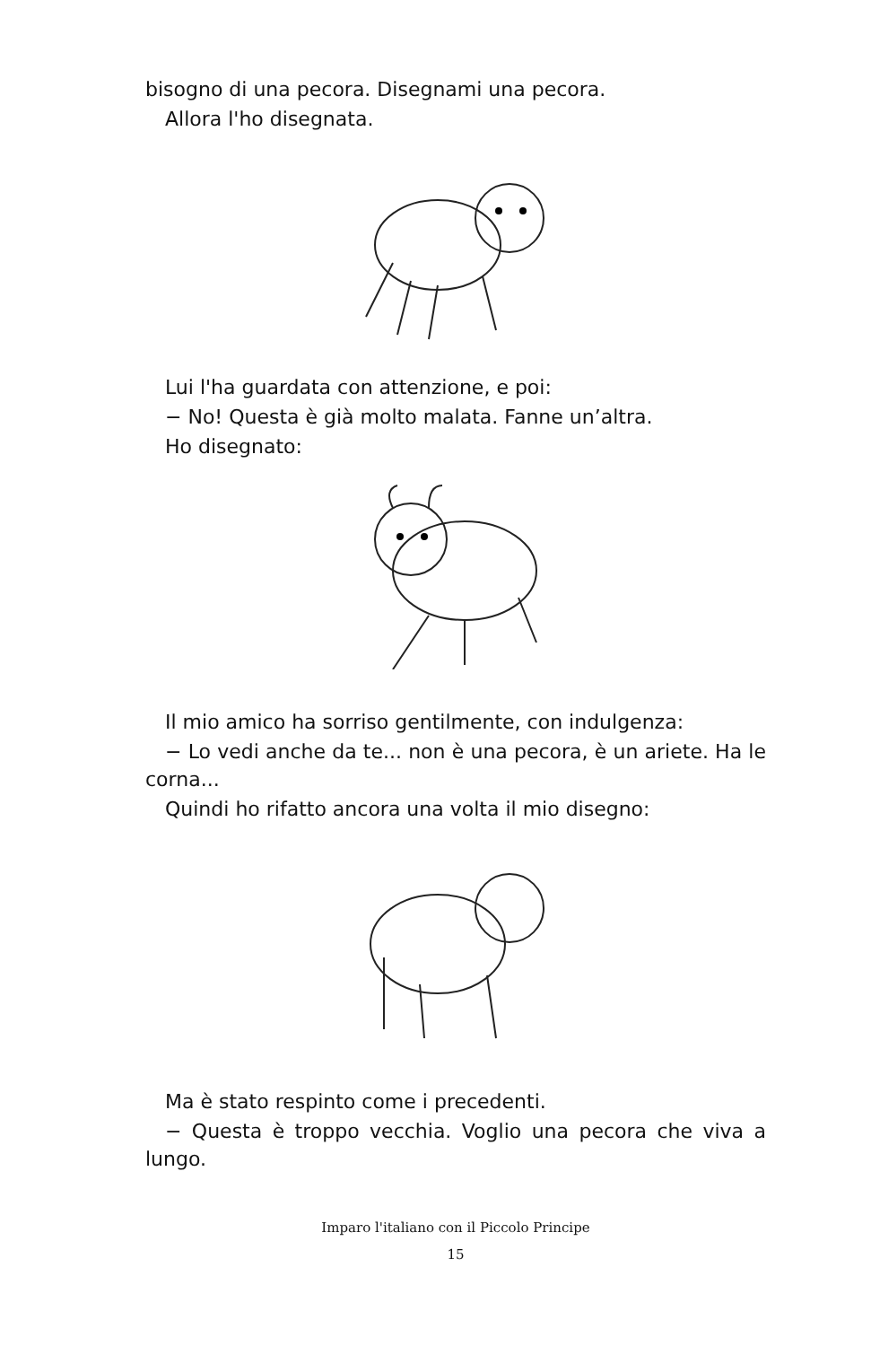bisogno di una pecora. Disegnami una pecora.
Allora l'ho disegnata.
Lui l'ha guardata con attenzione, e poi:
− No! Questa è già molto malata. Fanne un’altra.
Ho disegnato:
Il mio amico ha sorriso gentilmente, con indulgenza:
− Lo vedi anche da te... non è una pecora, è un ariete. Ha le corna...
Quindi ho rifatto ancora una volta il mio disegno:
Ma è stato respinto come i precedenti.
− Questa è troppo vecchia. Voglio una pecora che viva a lungo.
Imparo l'italiano con il Piccolo Principe
15